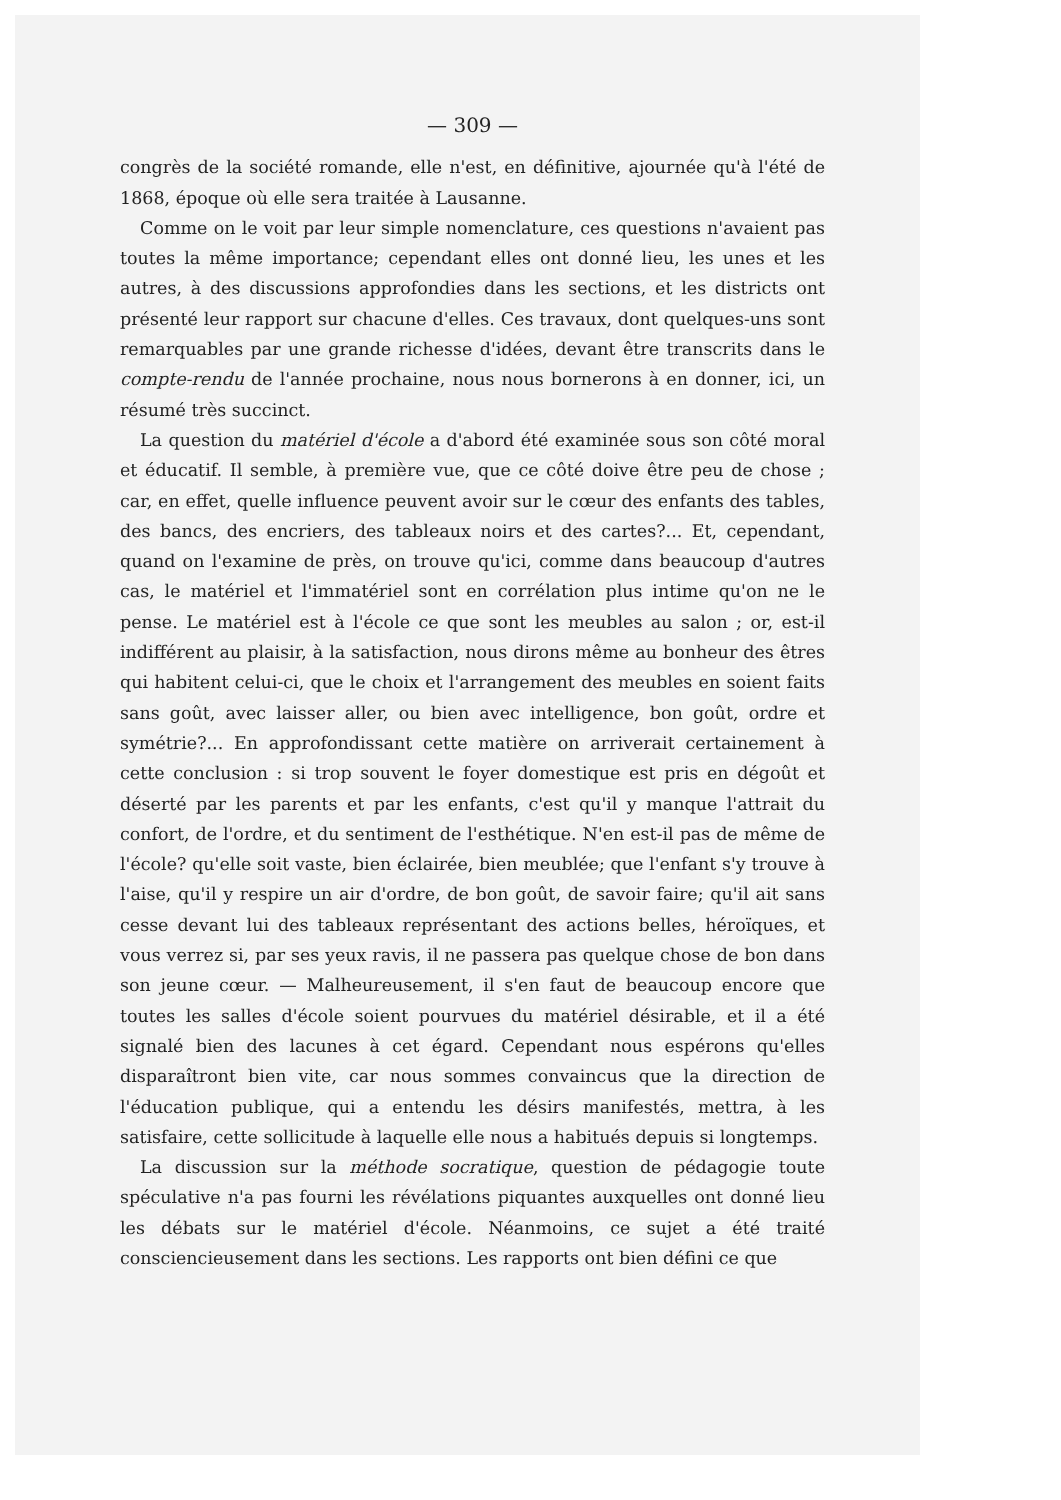— 309 —
congrès de la société romande, elle n'est, en définitive, ajournée qu'à l'été de 1868, époque où elle sera traitée à Lausanne.
Comme on le voit par leur simple nomenclature, ces questions n'avaient pas toutes la même importance; cependant elles ont donné lieu, les unes et les autres, à des discussions approfondies dans les sections, et les districts ont présenté leur rapport sur chacune d'elles. Ces travaux, dont quelques-uns sont remarquables par une grande richesse d'idées, devant être transcrits dans le compte-rendu de l'année prochaine, nous nous bornerons à en donner, ici, un résumé très succinct.
La question du matériel d'école a d'abord été examinée sous son côté moral et éducatif. Il semble, à première vue, que ce côté doive être peu de chose ; car, en effet, quelle influence peuvent avoir sur le cœur des enfants des tables, des bancs, des encriers, des tableaux noirs et des cartes?... Et, cependant, quand on l'examine de près, on trouve qu'ici, comme dans beaucoup d'autres cas, le matériel et l'immatériel sont en corrélation plus intime qu'on ne le pense. Le matériel est à l'école ce que sont les meubles au salon ; or, est-il indifférent au plaisir, à la satisfaction, nous dirons même au bonheur des êtres qui habitent celui-ci, que le choix et l'arrangement des meubles en soient faits sans goût, avec laisser aller, ou bien avec intelligence, bon goût, ordre et symétrie?... En approfondissant cette matière on arriverait certainement à cette conclusion : si trop souvent le foyer domestique est pris en dégoût et déserté par les parents et par les enfants, c'est qu'il y manque l'attrait du confort, de l'ordre, et du sentiment de l'esthétique. N'en est-il pas de même de l'école? qu'elle soit vaste, bien éclairée, bien meublée; que l'enfant s'y trouve à l'aise, qu'il y respire un air d'ordre, de bon goût, de savoir faire; qu'il ait sans cesse devant lui des tableaux représentant des actions belles, héroïques, et vous verrez si, par ses yeux ravis, il ne passera pas quelque chose de bon dans son jeune cœur. — Malheureusement, il s'en faut de beaucoup encore que toutes les salles d'école soient pourvues du matériel désirable, et il a été signalé bien des lacunes à cet égard. Cependant nous espérons qu'elles disparaîtront bien vite, car nous sommes convaincus que la direction de l'éducation publique, qui a entendu les désirs manifestés, mettra, à les satisfaire, cette sollicitude à laquelle elle nous a habitués depuis si longtemps.
La discussion sur la méthode socratique, question de pédagogie toute spéculative n'a pas fourni les révélations piquantes auxquelles ont donné lieu les débats sur le matériel d'école. Néanmoins, ce sujet a été traité consciencieusement dans les sections. Les rapports ont bien défini ce que